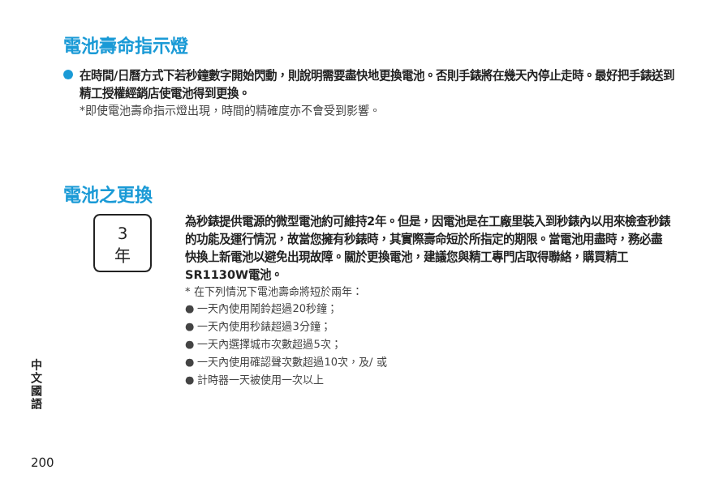電池壽命指示燈
在時間/日曆方式下若秒鐘數字開始閃動，則說明需要盡快地更換電池。否則手錶將在幾天內停止走時。最好把手錶送到精工授權經銷店使電池得到更換。
*即使電池壽命指示燈出現，時間的精確度亦不會受到影響。
電池之更換
3
年
為秒錶提供電源的微型電池約可維持2年。但是，因電池是在工廠里裝入到秒錶內以用來檢查秒錶的功能及運行情況，故當您擁有秒錶時，其實際壽命短於所指定的期限。當電池用盡時，務必盡快換上新電池以避免出現故障。關於更換電池，建議您與精工專門店取得聯絡，購買精工SR1130W電池。
* 在下列情況下電池壽命將短於兩年：
● 一天內使用鬧鈴超過20秒鐘；
● 一天內使用秒錶超過3分鐘；
● 一天內選擇城市次數超過5次；
● 一天內使用確認聲次數超過10次，及/ 或
● 計時器一天被使用一次以上
中文國語
200